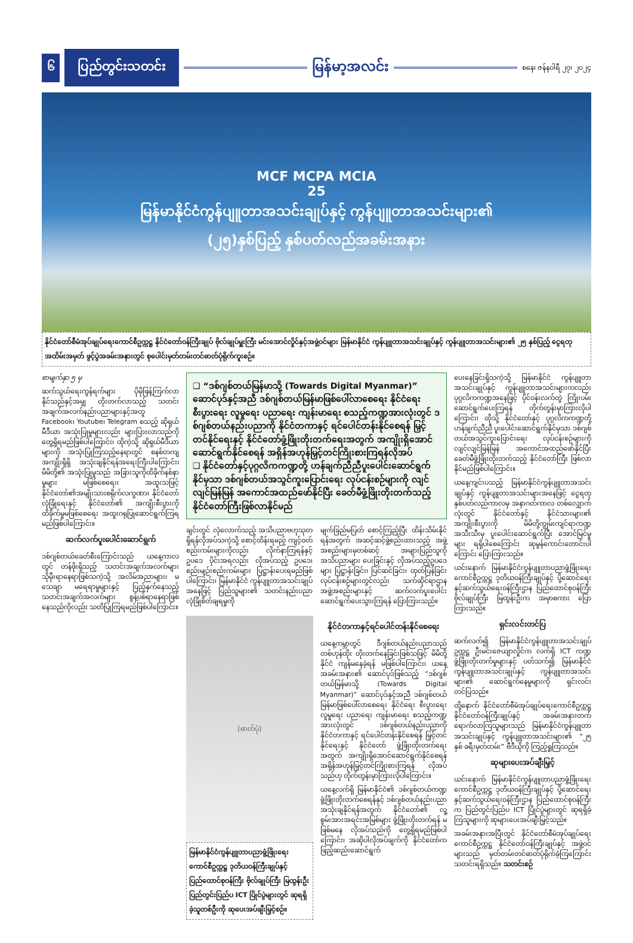၆
ပြည်တွင်းသတင်း
မြန်မာ့အလင်း
စနေ၊ ဇန်နဝါရီ ၂၇၊ ၂၀၂၄
MCF MCPA MCIA
25
မြန်မာနိုင်ငံကွန်ပျူတာအသင်းချုပ်နှင့် ကွန်ပျူတာအသင်းများ၏
(၂၅)နှစ်ပြည့် နှစ်ပတ်လည်အခမ်းအနား
နိုင်ငံတော်စီမံအုပ်ချုပ်ရေးကောင်စီဥက္ကဋ္ဌ နိုင်ငံတော်ဝန်ကြီးချုပ် ဗိုလ်ချုပ်မှူးကြီး မင်းအောင်လှိုင်နှင့်အဖွဲ့ဝင်များ မြန်မာနိုင်ငံ ကွန်ပျူတာအသင်းချုပ်နှင့် ကွန်ပျူတာအသင်းများ၏ ၂၅ နှစ်ပြည့် ငွေရတုအထိမ်းအမှတ် ဖွင့်ပွဲအခမ်းအနားတွင် စုပေါင်းမှတ်တမ်းတင်ဓာတ်ပုံရိုက်ကူးစဉ်။
စာမျက်နှာ ၅ မှ
ဆက်သွယ်ရေးကွန်ရက်များ ပိုမိုဖြန့်ကြက်လာနိုင်သည်နှင့်အမျှ တိုးတက်လာသည့် သတင်းအချက်အလက်နည်းပညာများနှင့်အတူ Facebook၊ Youtube၊ Telegram စသည့် ဆိုရှယ်မီဒီယာ အသုံးပြုမှုများလည်း များပြားလာသည်ကို တွေ့ရှိရမည်ဖြစ်ပါကြောင်း၊ ထိုကဲ့သို့ ဆိုရှယ်မီဒီယာများကို အသုံးပြုကြသည့်နေရာတွင် စနစ်တကျ အကျိုးရှိရှိ အသုံးချနိုင်ရန်အရေးကြီးပါကြောင်း၊ မိမိတို့၏ အသုံးပြုမှုသည် အခြားသူကိုထိခိုက်နစ်နာမှုများ မဖြစ်စေရေး၊ အထူးသဖြင့်နိုင်ငံတော်၏အမျိုးသားစရိုက်လက္ခဏာ၊ နိုင်ငံတော်လုံခြုံရေးနှင့် နိုင်ငံတော်၏ အကျိုးစီးပွားကို ထိခိုက်မှုမဖြစ်စေရေး အထူးဂရုပြုဆောင်ရွက်ကြရမည်ဖြစ်ပါကြောင်း။
ဆက်လက်ပူးပေါင်းဆောင်ရွက်
ဒစ်ဂျစ်တယ်ခေတ်စီးကြောင်းသည် ယနေ့ကာလတွင် တန်ဖိုးရှိသည့် သတင်းအချက်အလက်များ သိုမှီးရာနေရာဖြစ်သကဲ့သို့ အလိမ်အညာများ၊ မသေချာ မရေရာမှုများနှင့် ပြည့်နှက်နေသည့် သတင်းအချက်အလက်များ စွန့်ပစ်ရာနေရာဖြစ်နေသည်ကိုလည်း သတိပြုကြရမည်ဖြစ်ပါကြောင်း။
❑ “ဒစ်ဂျစ်တယ်မြန်မာသို့ (Towards Digital Myanmar)” ဆောင်ပုဒ်နှင့်အညီ ဒစ်ဂျစ်တယ်မြန်မာဖြစ်ပေါ်လာစေရေး နိုင်ငံရေး စီးပွားရေး လူမှုရေး ပညာရေး ကျန်းမာရေး စသည့်ကဏ္ဍအားလုံးတွင် ဒစ်ဂျစ်တယ်နည်းပညာကို နိုင်ငံတကာနှင့် ရင်ပေါင်တန်းနိုင်စေရန် မြှင့်တင်နိုင်ရေးနှင့် နိုင်ငံတော်ဖွံ့ဖြိုးတိုးတက်ရေးအတွက် အကျိုးရှိအောင် ဆောင်ရွက်နိုင်စေရန် အရှိန်အဟုန်မြှင့်တင်ကြိုးစားကြရန်လိုအပ်
❑ နိုင်ငံတော်နှင့်ပုဂ္ဂလိကကဏ္ဍတို့ ဟန်ချက်ညီညီပူးပေါင်းဆောင်ရွက်နိုင်မှသာ ဒစ်ဂျစ်တယ်အသွင်ကူးပြောင်းရေး လုပ်ငန်းစဉ်များကို လျင်လျင်မြန်မြန် အကောင်အထည်ဖော်နိုင်ပြီး ခေတ်မီဖွံ့ဖြိုးတိုးတက်သည့် နိုင်ငံတော်ကြီးဖြစ်လာနိုင်မည်
ချင်းတွင် လုံလောက်သည့် အသိပညာဗဟုသုတရှိရန်လိုအပ်သကဲ့သို့ စောင့်ထိန်းရမည့် ကျင့်ဝတ်စည်းကမ်းများကိုလည်း လိုက်နာကြရန်နှင့် ဥပဒေ ပိုင်းအရလည်း လိုအပ်သည့် ဥပဒေ၊ စည်းမျဉ်းစည်းကမ်းများ ပြဋ္ဌာန်းပေးရမည်ဖြစ်ပါကြောင်း၊ မြန်မာနိုင်ငံ ကွန်ပျူတာအသင်းချုပ်အနေဖြင့် ပြည်သူများ၏ သတင်းနည်းပညာ လုံခြုံစိတ်ချရမှုကို
မျက်ခြည်မပြတ် စောင့်ကြည့်ပြီး ထိန်းသိမ်းနိုင်ရန်အတွက် အဆင့်ဆင့်ဖွဲ့စည်းထားသည့် အဖွဲ့အစည်းများမှတစ်ဆင့် အများပြည်သူကို အသိပညာများ ပေးခြင်းနှင့် လိုအပ်သည့်ဥပဒေများ ပြဋ္ဌာန်းခြင်း၊ ပြင်ဆင်ခြင်း၊ ထုတ်ပြန်ခြင်း လုပ်ငန်းစဉ်များတွင်လည်း သက်ဆိုင်ရာဌာန အဖွဲ့အစည်းများနှင့် ဆက်လက်ပူးပေါင်းဆောင်ရွက်ပေးသွားကြရန် ပြောကြားသည်။
[ဓာတ်ပုံ]
မြန်မာနိုင်ငံကွန်ပျူတာပညာဖွံ့ဖြိုးရေးကောင်စီဥက္ကဋ္ဌ ဒုတိယဝန်ကြီးချုပ်နှင့် ပြည်ထောင်စုဝန်ကြီး ဗိုလ်ချုပ်ကြီး မြထွန်းဦး ပြည်တွင်းပြည်ပ ICT ပြိုင်ပွဲများတွင် ဆုရရှိခဲ့သူတစ်ဦးကို ဆုပေးအပ်ချီးမြှင့်စဉ်။
နိုင်ငံတကာနှင့်ရင်ပေါင်တန်းနိုင်စေရေး
ယနေ့ကမ္ဘာတွင် ဒီဂျစ်တယ်နည်းပညာသည် တစ်ဟုန်ထိုး တိုးတက်နေခြင်းဖြစ်သဖြင့် မိမိတို့နိုင်ငံ ကျန်မနေခဲ့ရန် မဖြစ်ပါကြောင်း၊ ယနေ့အခမ်းအနား၏ ဆောင်ပုဒ်ဖြစ်သည့် “ဒစ်ဂျစ်တယ်မြန်မာသို့ (Towards Digital Myanmar)” ဆောင်ပုဒ်နှင့်အညီ ဒစ်ဂျစ်တယ်မြန်မာဖြစ်ပေါ်လာစေရေး နိုင်ငံရေး စီးပွားရေး လူမှုရေး ပညာရေး ကျန်းမာရေး စသည့်ကဏ္ဍအားလုံးတွင် ဒစ်ဂျစ်တယ်နည်းပညာကို နိုင်ငံတကာနှင့် ရင်ပေါင်တန်းနိုင်စေရန် မြှင့်တင်နိုင်ရေးနှင့် နိုင်ငံတော် ဖွံ့ဖြိုးတိုးတက်ရေးအတွက် အကျိုးရှိအောင်ဆောင်ရွက်နိုင်စေရန် အရှိန်အဟုန်မြှင့်တင်ကြိုးစားကြရန် လိုအပ်သည်ဟု တိုက်တွန်းမှာကြားလိုပါကြောင်း။
ယနေ့လက်ရှိ မြန်မာနိုင်ငံ၏ ဒစ်ဂျစ်တယ်ကဏ္ဍ ဖွံ့ဖြိုးတိုးတက်စေရန်နှင့် ဒစ်ဂျစ်တယ်နည်းပညာ အသုံးချနိုင်ရန်အတွက် နိုင်ငံတော်၏ လူ့စွမ်းအားအရင်းအမြစ်များ ဖွံ့ဖြိုးတိုးတက်ရန် မဖြစ်မနေ လိုအပ်သည်ကို တွေ့ရှိရမည်ဖြစ်ပါကြောင်း၊ အဆိုပါလိုအပ်ချက်ကို နိုင်ငံတော်က ဖြည့်ဆည်းဆောင်ရွက်
ပေးနေခြင်းရှိသကဲ့သို့ မြန်မာနိုင်ငံ ကွန်ပျူတာအသင်းချုပ်နှင့် ကွန်ပျူတာအသင်းများကလည်း ပုဂ္ဂလိကကဏ္ဍအနေဖြင့် ပိုင်ဝန်းလက်တွဲ ကြိုးပမ်းဆောင်ရွက်ပေးကြရန် တိုက်တွန်းမှာကြားလိုပါကြောင်း၊ ထိုသို့ နိုင်ငံတော်နှင့် ပုဂ္ဂလိကကဏ္ဍတို့ ဟန်ချက်ညီညီ ပူးပေါင်းဆောင်ရွက်နိုင်မှသာ ဒစ်ဂျစ်တယ်အသွင်ကူးပြောင်းရေး လုပ်ငန်းစဉ်များကို လျင်လျင်မြန်မြန် အကောင်အထည်ဖော်နိုင်ပြီး ခေတ်မီဖွံ့ဖြိုးတိုးတက်သည့် နိုင်ငံတော်ကြီး ဖြစ်လာနိုင်မည်ဖြစ်ပါကြောင်း။
ယနေ့ကျင်းပသည့် မြန်မာနိုင်ငံကွန်ပျူတာအသင်းချုပ်နှင့် ကွန်ပျူတာအသင်းများအနေဖြင့် ငွေရတုနှစ်ပတ်လည်ကာလမှ အနာဂတ်ကာလ တစ်လျှောက်လုံးတွင် နိုင်ငံတော်နှင့် နိုင်ငံသားများ၏ အကျိုးစီးပွားကို မိမိတို့ကျွမ်းကျင်ရာကဏ္ဍအသီးသီးမှ ပူးပေါင်းဆောင်ရွက်ပြီး အောင်မြင်မှုများ ရရှိပါစေကြောင်း ဆုမွန်ကောင်းတောင်းပါကြောင်း ပြောကြားသည်။
ယင်းနောက် မြန်မာနိုင်ငံကွန်ပျူတာပညာဖွံ့ဖြိုးရေးကောင်စီဥက္ကဋ္ဌ ဒုတိယဝန်ကြီးချုပ်နှင့် ပို့ဆောင်ရေးနှင့်ဆက်သွယ်ရေးဝန်ကြီးဌာန ပြည်ထောင်စုဝန်ကြီး ဗိုလ်ချုပ်ကြီး မြထွန်းဦးက အမှာစကား ပြောကြားသည်။
ရှင်းလင်းတင်ပြ
ဆက်လက်၍ မြန်မာနိုင်ငံကွန်ပျူတာအသင်းချုပ် ဥက္ကဋ္ဌ ဦးမင်းဇေယျာလှိုင်က လက်ရှိ ICT ကဏ္ဍ ဖွံ့ဖြိုးတိုးတက်မှုများနှင့် ပတ်သက်၍ မြန်မာနိုင်ငံ ကွန်ပျူတာအသင်းချုပ်နှင့် ကွန်ပျူတာအသင်းများ၏ ဆောင်ရွက်နေမှုများကို ရှင်းလင်းတင်ပြသည်။
ထို့နောက် နိုင်ငံတော်စီမံအုပ်ချုပ်ရေးကောင်စီဥက္ကဋ္ဌ နိုင်ငံတော်ဝန်ကြီးချုပ်နှင့် အခမ်းအနားတက်ရောက်လာကြသူများသည် မြန်မာနိုင်ငံကွန်ပျူတာအသင်းချုပ်နှင့် ကွန်ပျူတာအသင်းများ၏ “၂၅ နှစ် ခရီးမှတ်တမ်း” ဗီဒီယိုကို ကြည့်ရှုကြသည်။
ဆုများပေးအပ်ချီးမြှင့်
ယင်းနောက် မြန်မာနိုင်ငံကွန်ပျူတာပညာဖွံ့ဖြိုးရေးကောင်စီဥက္ကဋ္ဌ ဒုတိယဝန်ကြီးချုပ်နှင့် ပို့ဆောင်ရေးနှင့်ဆက်သွယ်ရေးဝန်ကြီးဌာန ပြည်ထောင်စုဝန်ကြီးက ပြည်တွင်းပြည်ပ ICT ပြိုင်ပွဲများတွင် ဆုရရှိခဲ့ကြသူများကို ဆုများပေးအပ်ချီးမြှင့်သည်။
အခမ်းအနားအပြီးတွင် နိုင်ငံတော်စီမံအုပ်ချုပ်ရေးကောင်စီဥက္ကဋ္ဌ နိုင်ငံတော်ဝန်ကြီးချုပ်နှင့် အဖွဲ့ဝင်များသည် မှတ်တမ်းတင်ဓာတ်ပုံရိုက်ခဲ့ကြကြောင်း သတင်းရရှိသည်။ သတင်းစဉ်